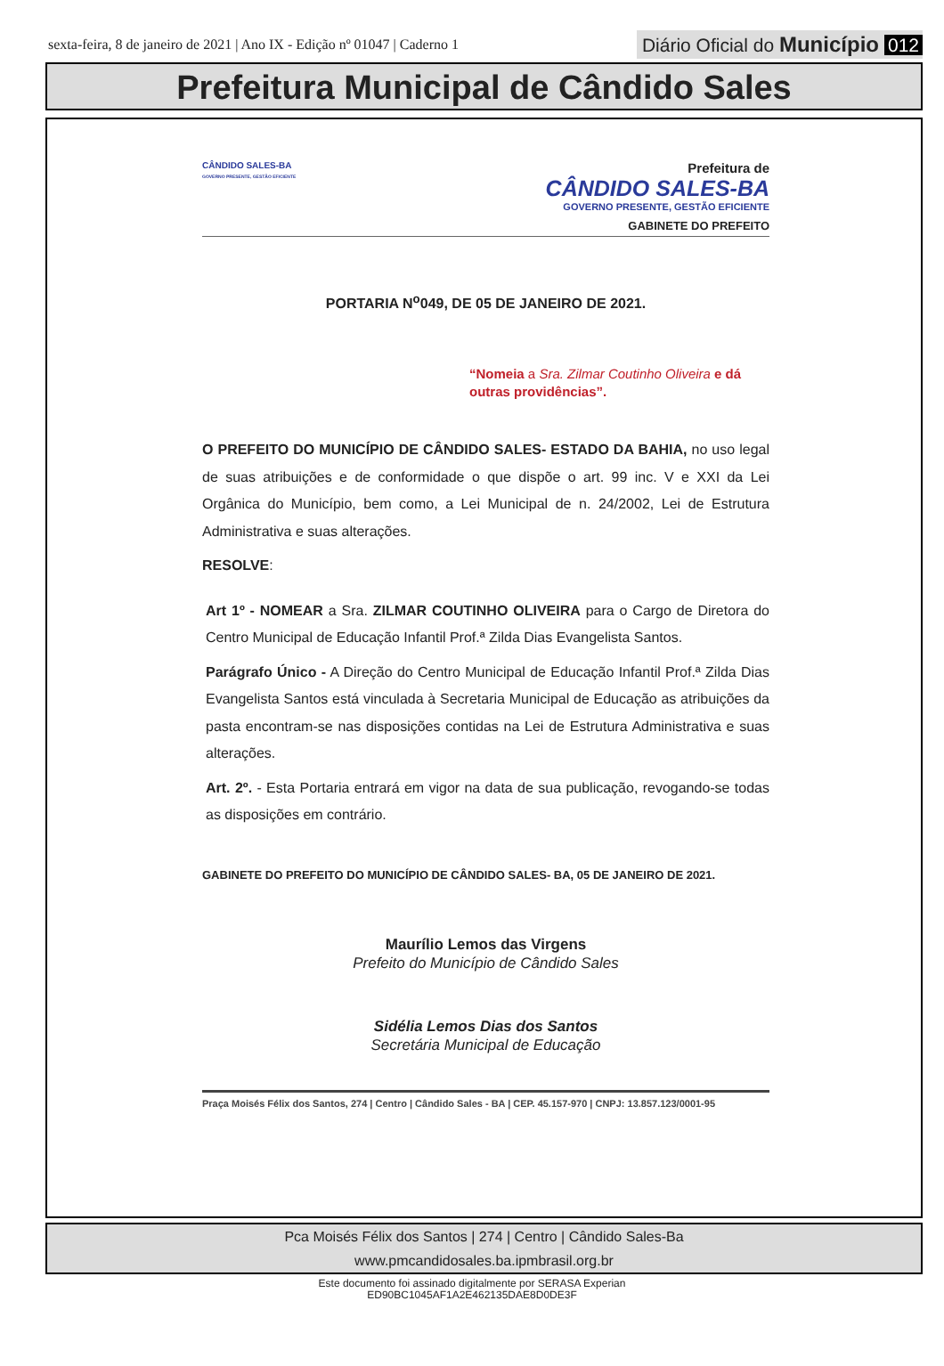sexta-feira, 8 de janeiro de 2021 | Ano IX - Edição nº 01047 | Caderno 1 Diário Oficial do Município 012
Prefeitura Municipal de Cândido Sales
CÂNDIDO SALES-BA
GOVERNO PRESENTE, GESTÃO EFICIENTE
Prefeitura de
CÂNDIDO SALES-BA
GOVERNO PRESENTE, GESTÃO EFICIENTE
GABINETE DO PREFEITO
PORTARIA N<sup>o</sup>049, DE 05 DE JANEIRO DE 2021.
“Nomeia a Sra. Zilmar Coutinho Oliveira e dá outras providências”.
O PREFEITO DO MUNICÍPIO DE CÂNDIDO SALES- ESTADO DA BAHIA, no uso legal de suas atribuições e de conformidade o que dispõe o art. 99 inc. V e XXI da Lei Orgânica do Município, bem como, a Lei Municipal de n. 24/2002, Lei de Estrutura Administrativa e suas alterações.
RESOLVE:
Art 1º - NOMEAR a Sra. ZILMAR COUTINHO OLIVEIRA para o Cargo de Diretora do Centro Municipal de Educação Infantil Prof.ª Zilda Dias Evangelista Santos.
Parágrafo Único - A Direção do Centro Municipal de Educação Infantil Prof.ª Zilda Dias Evangelista Santos está vinculada à Secretaria Municipal de Educação as atribuições da pasta encontram-se nas disposições contidas na Lei de Estrutura Administrativa e suas alterações.
Art. 2º. - Esta Portaria entrará em vigor na data de sua publicação, revogando-se todas as disposições em contrário.
GABINETE DO PREFEITO DO MUNICÍPIO DE CÂNDIDO SALES- BA, 05 DE JANEIRO DE 2021.
Maurílio Lemos das Virgens
Prefeito do Município de Cândido Sales
Sidélia Lemos Dias dos Santos
Secretária Municipal de Educação
Praça Moisés Félix dos Santos, 274 | Centro | Cândido Sales - BA | CEP. 45.157-970 | CNPJ: 13.857.123/0001-95
Pca Moisés Félix dos Santos | 274 | Centro | Cândido Sales-Ba
www.pmcandidosales.ba.ipmbrasil.org.br
Este documento foi assinado digitalmente por SERASA Experian
ED90BC1045AF1A2E462135DAE8D0DE3F